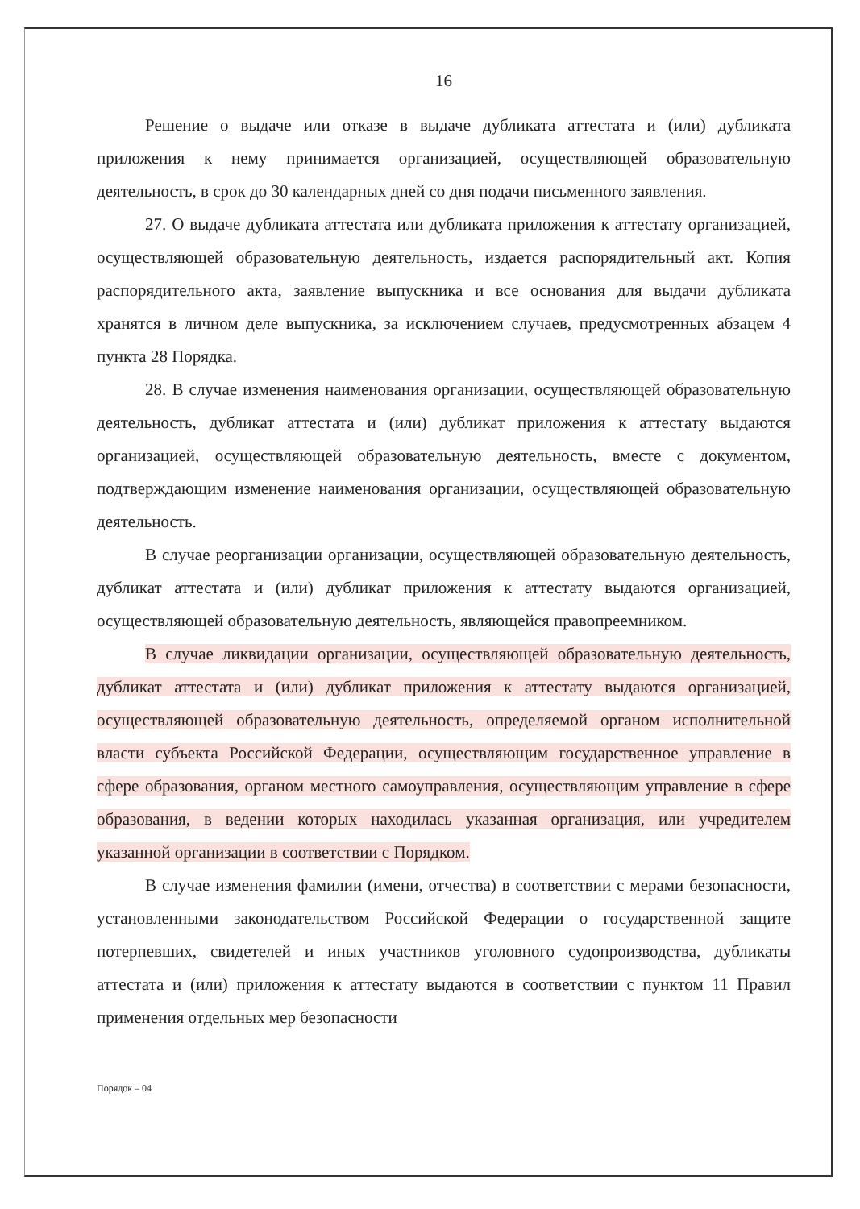16
Решение о выдаче или отказе в выдаче дубликата аттестата и (или) дубликата приложения к нему принимается организацией, осуществляющей образовательную деятельность, в срок до 30 календарных дней со дня подачи письменного заявления.
27. О выдаче дубликата аттестата или дубликата приложения к аттестату организацией, осуществляющей образовательную деятельность, издается распорядительный акт. Копия распорядительного акта, заявление выпускника и все основания для выдачи дубликата хранятся в личном деле выпускника, за исключением случаев, предусмотренных абзацем 4 пункта 28 Порядка.
28. В случае изменения наименования организации, осуществляющей образовательную деятельность, дубликат аттестата и (или) дубликат приложения к аттестату выдаются организацией, осуществляющей образовательную деятельность, вместе с документом, подтверждающим изменение наименования организации, осуществляющей образовательную деятельность.
В случае реорганизации организации, осуществляющей образовательную деятельность, дубликат аттестата и (или) дубликат приложения к аттестату выдаются организацией, осуществляющей образовательную деятельность, являющейся правопреемником.
В случае ликвидации организации, осуществляющей образовательную деятельность, дубликат аттестата и (или) дубликат приложения к аттестату выдаются организацией, осуществляющей образовательную деятельность, определяемой органом исполнительной власти субъекта Российской Федерации, осуществляющим государственное управление в сфере образования, органом местного самоуправления, осуществляющим управление в сфере образования, в ведении которых находилась указанная организация, или учредителем указанной организации в соответствии с Порядком.
В случае изменения фамилии (имени, отчества) в соответствии с мерами безопасности, установленными законодательством Российской Федерации о государственной защите потерпевших, свидетелей и иных участников уголовного судопроизводства, дубликаты аттестата и (или) приложения к аттестату выдаются в соответствии с пунктом 11 Правил применения отдельных мер безопасности
Порядок – 04